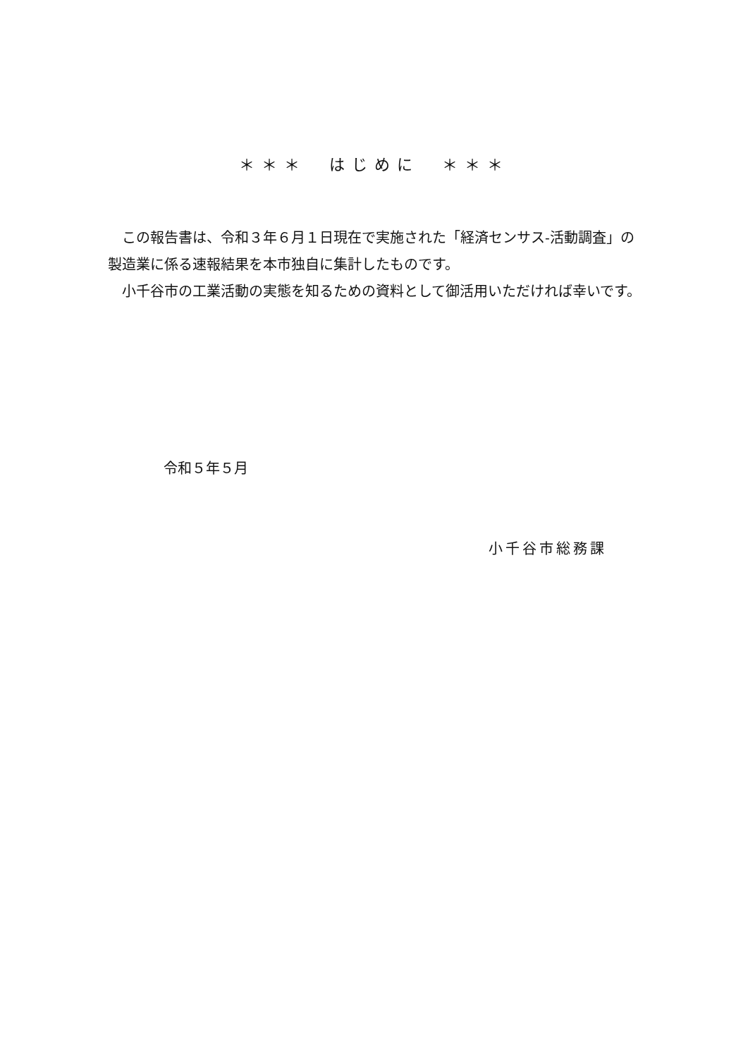＊＊＊　はじめに　＊＊＊
この報告書は、令和３年６月１日現在で実施された「経済センサス-活動調査」の製造業に係る速報結果を本市独自に集計したものです。
小千谷市の工業活動の実態を知るための資料として御活用いただければ幸いです。
令和５年５月
小千谷市総務課